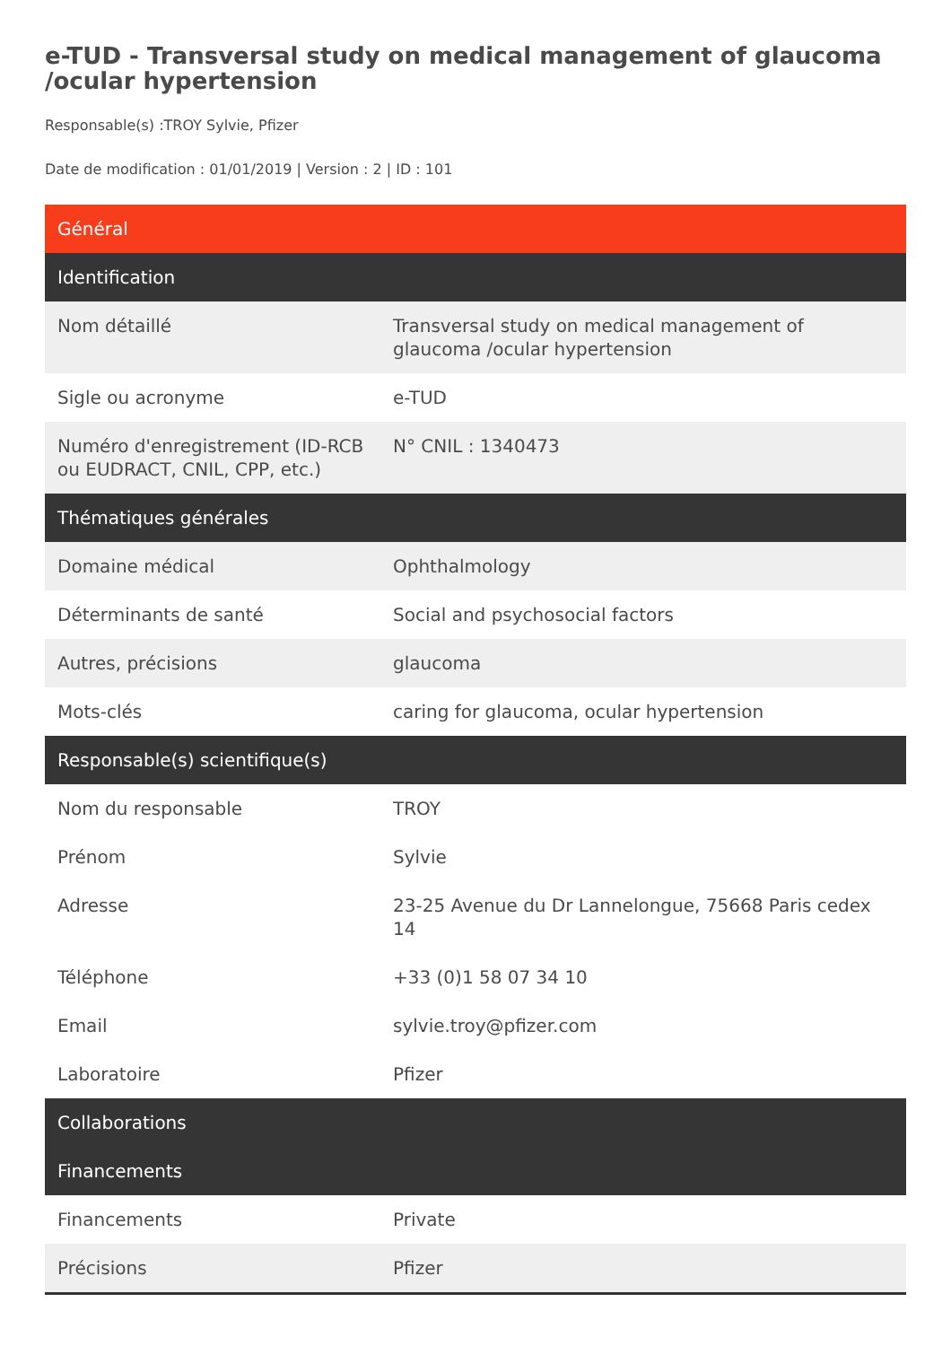e-TUD - Transversal study on medical management of glaucoma /ocular hypertension
Responsable(s) :TROY Sylvie, Pfizer
Date de modification : 01/01/2019 | Version : 2 | ID : 101
| Général | |
| Identification | |
| Nom détaillé | Transversal study on medical management of glaucoma /ocular hypertension |
| Sigle ou acronyme | e-TUD |
| Numéro d'enregistrement (ID-RCB ou EUDRACT, CNIL, CPP, etc.) | N° CNIL : 1340473 |
| Thématiques générales | |
| Domaine médical | Ophthalmology |
| Déterminants de santé | Social and psychosocial factors |
| Autres, précisions | glaucoma |
| Mots-clés | caring for glaucoma, ocular hypertension |
| Responsable(s) scientifique(s) | |
| Nom du responsable | TROY |
| Prénom | Sylvie |
| Adresse | 23-25 Avenue du Dr Lannelongue, 75668 Paris cedex 14 |
| Téléphone | +33 (0)1 58 07 34 10 |
| Email | sylvie.troy@pfizer.com |
| Laboratoire | Pfizer |
| Collaborations | |
| Financements | |
| Financements | Private |
| Précisions | Pfizer |